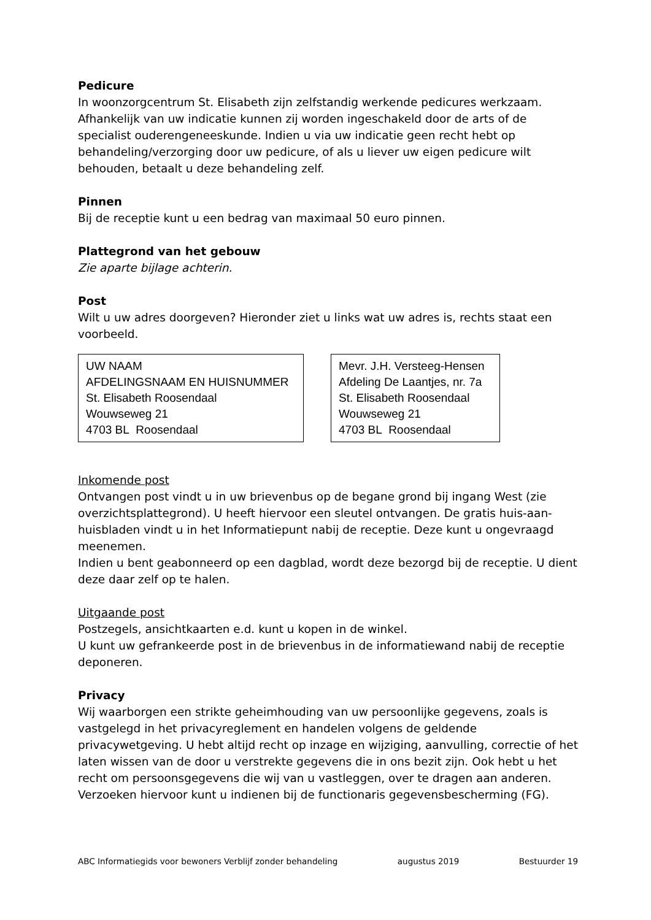Pedicure
In woonzorgcentrum St. Elisabeth zijn zelfstandig werkende pedicures werkzaam. Afhankelijk van uw indicatie kunnen zij worden ingeschakeld door de arts of de specialist ouderengeneeskunde. Indien u via uw indicatie geen recht hebt op behandeling/verzorging door uw pedicure, of als u liever uw eigen pedicure wilt behouden, betaalt u deze behandeling zelf.
Pinnen
Bij de receptie kunt u een bedrag van maximaal 50 euro pinnen.
Plattegrond van het gebouw
Zie aparte bijlage achterin.
Post
Wilt u uw adres doorgeven? Hieronder ziet u links wat uw adres is, rechts staat een voorbeeld.
UW NAAM
AFDELINGSNAAM EN HUISNUMMER
St. Elisabeth Roosendaal
Wouwseweg 21
4703 BL Roosendaal
Mevr. J.H. Versteeg-Hensen
Afdeling De Laantjes, nr. 7a
St. Elisabeth Roosendaal
Wouwseweg 21
4703 BL Roosendaal
Inkomende post
Ontvangen post vindt u in uw brievenbus op de begane grond bij ingang West (zie overzichtsplattegrond). U heeft hiervoor een sleutel ontvangen. De gratis huis-aan-huisbladen vindt u in het Informatiepunt nabij de receptie. Deze kunt u ongevraagd meenemen.
Indien u bent geabonneerd op een dagblad, wordt deze bezorgd bij de receptie. U dient deze daar zelf op te halen.
Uitgaande post
Postzegels, ansichtkaarten e.d. kunt u kopen in de winkel.
U kunt uw gefrankeerde post in de brievenbus in de informatiewand nabij de receptie deponeren.
Privacy
Wij waarborgen een strikte geheimhouding van uw persoonlijke gegevens, zoals is vastgelegd in het privacyreglement en handelen volgens de geldende privacywetgeving. U hebt altijd recht op inzage en wijziging, aanvulling, correctie of het laten wissen van de door u verstrekte gegevens die in ons bezit zijn. Ook hebt u het recht om persoonsgegevens die wij van u vastleggen, over te dragen aan anderen. Verzoeken hiervoor kunt u indienen bij de functionaris gegevensbescherming (FG).
ABC Informatiegids voor bewoners Verblijf zonder behandeling augustus 2019 Bestuurder 19